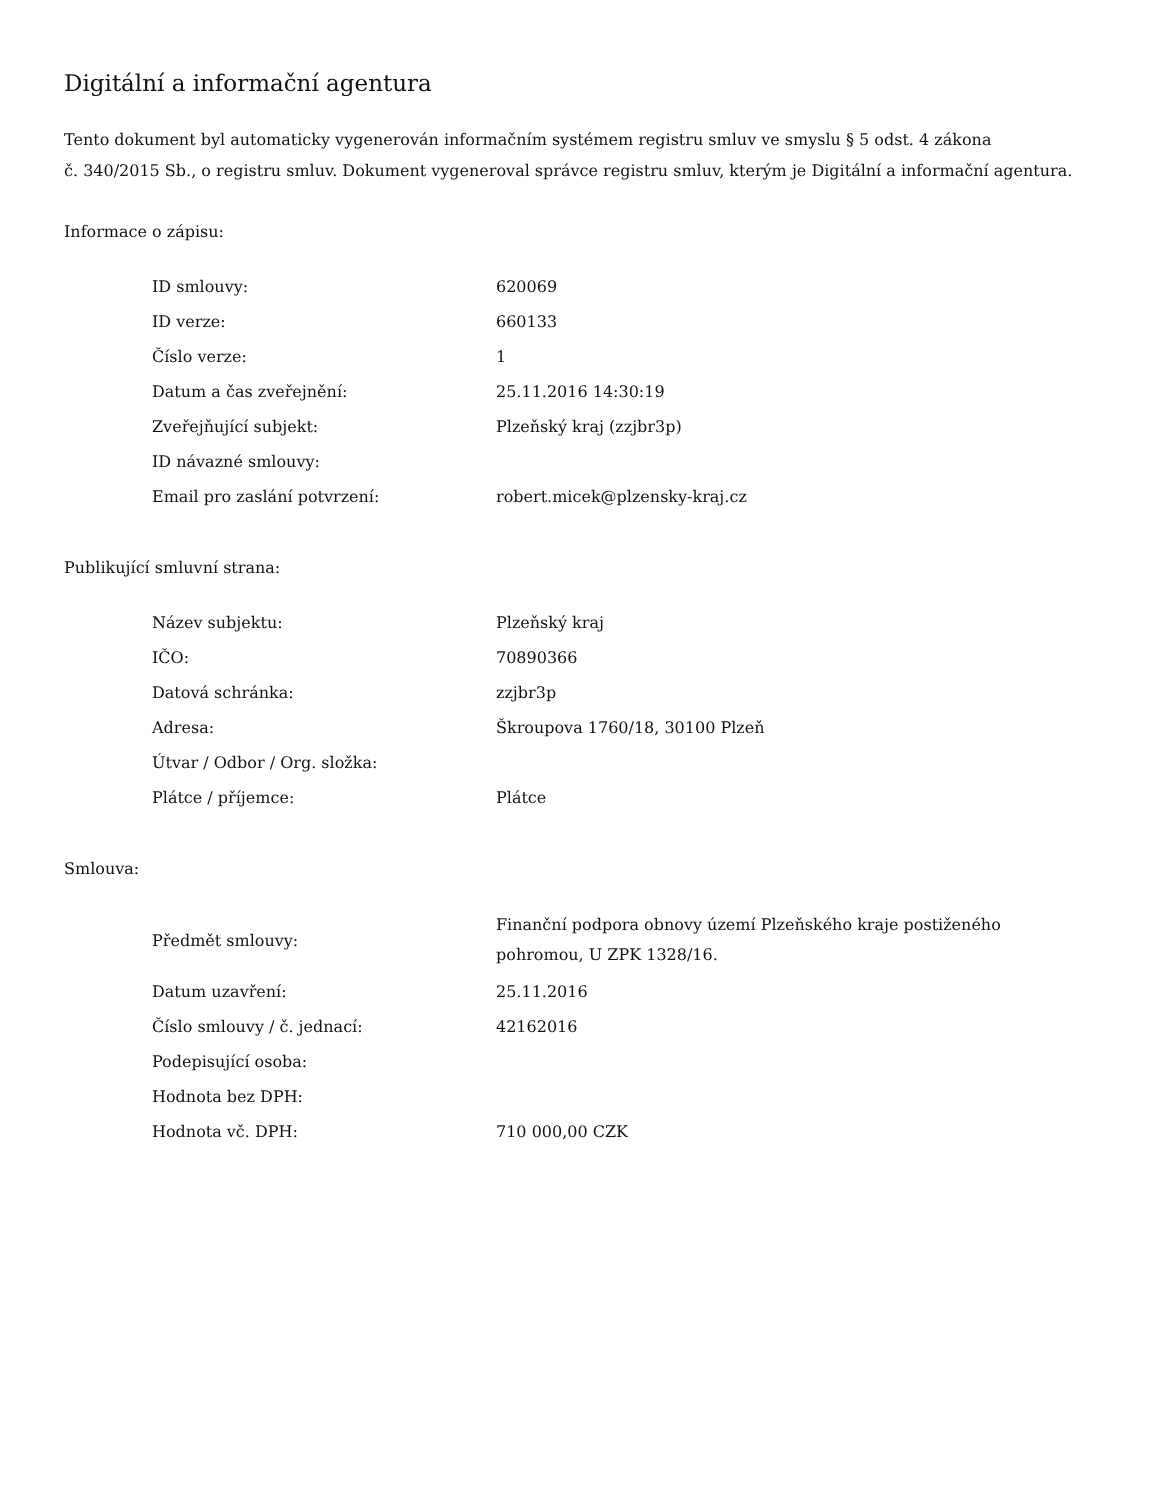Digitální a informační agentura
Tento dokument byl automaticky vygenerován informačním systémem registru smluv ve smyslu § 5 odst. 4 zákona
č. 340/2015 Sb., o registru smluv. Dokument vygeneroval správce registru smluv, kterým je Digitální a informační agentura.
Informace o zápisu:
| ID smlouvy: | 620069 |
| ID verze: | 660133 |
| Číslo verze: | 1 |
| Datum a čas zveřejnění: | 25.11.2016 14:30:19 |
| Zveřejňující subjekt: | Plzeňský kraj (zzjbr3p) |
| ID návazné smlouvy: | |
| Email pro zaslání potvrzení: | robert.micek@plzensky-kraj.cz |
Publikující smluvní strana:
| Název subjektu: | Plzeňský kraj |
| IČO: | 70890366 |
| Datová schránka: | zzjbr3p |
| Adresa: | Škroupova 1760/18, 30100 Plzeň |
| Útvar / Odbor / Org. složka: | |
| Plátce / příjemce: | Plátce |
Smlouva:
| Předmět smlouvy: | Finanční podpora obnovy území Plzeňského kraje postiženého pohromou, U ZPK 1328/16. |
| Datum uzavření: | 25.11.2016 |
| Číslo smlouvy / č. jednací: | 42162016 |
| Podepisující osoba: | |
| Hodnota bez DPH: | |
| Hodnota vč. DPH: | 710 000,00 CZK |